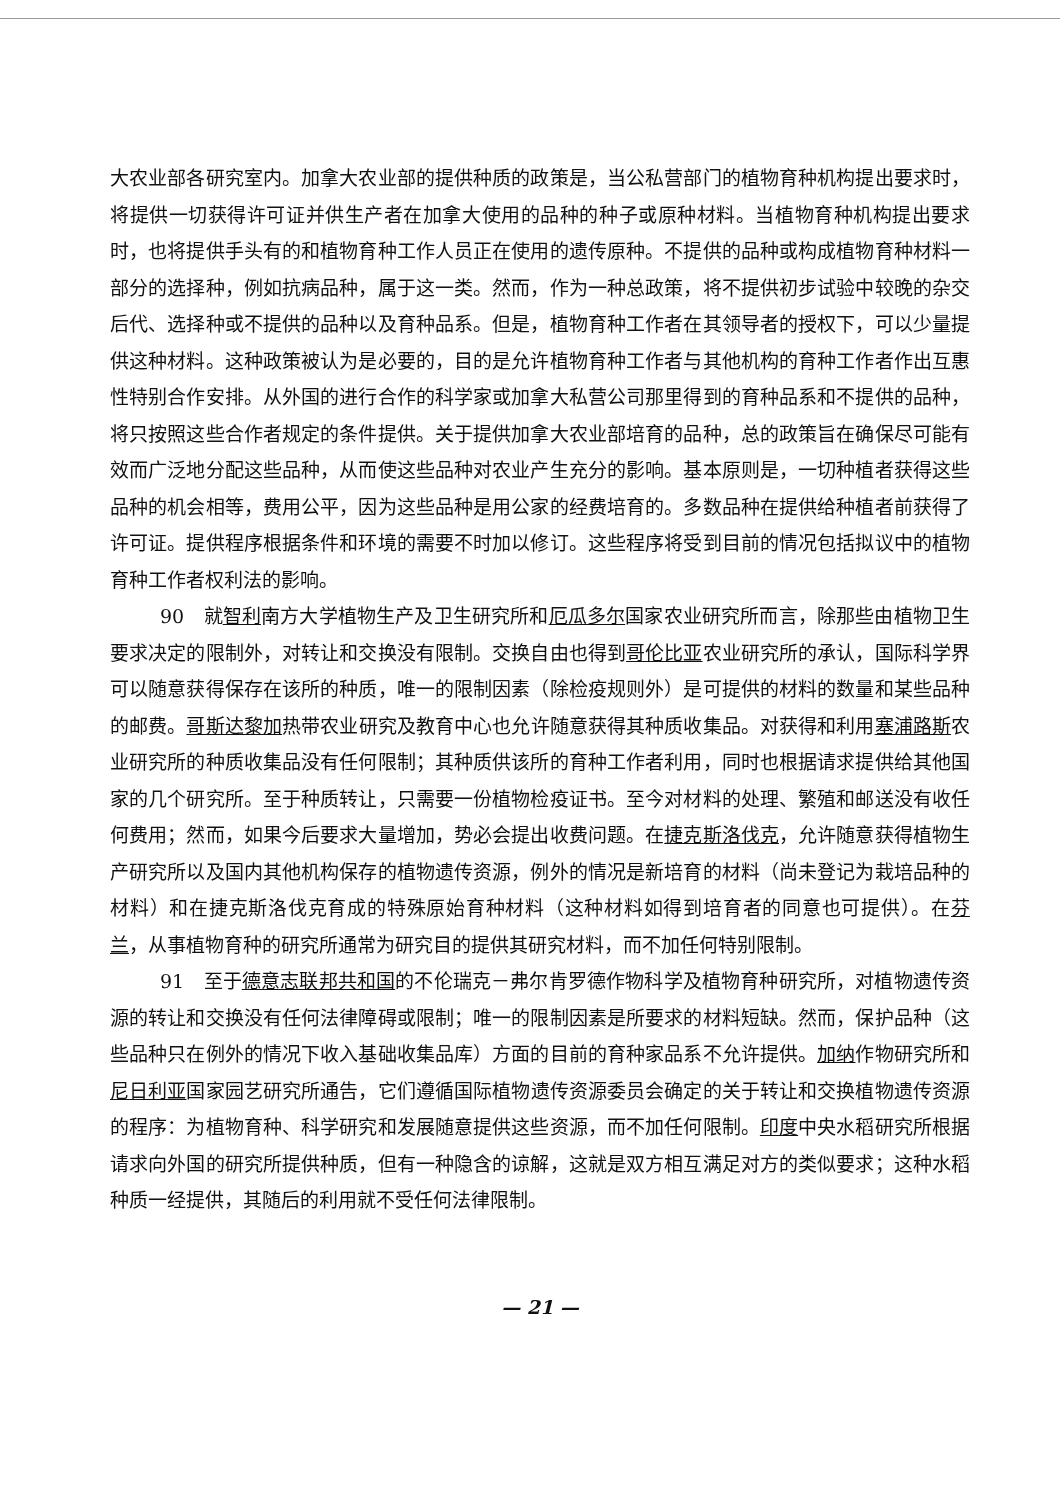大农业部各研究室内。加拿大农业部的提供种质的政策是，当公私营部门的植物育种机构提出要求时，将提供一切获得许可证并供生产者在加拿大使用的品种的种子或原种材料。当植物育种机构提出要求时，也将提供手头有的和植物育种工作人员正在使用的遗传原种。不提供的品种或构成植物育种材料一部分的选择种，例如抗病品种，属于这一类。然而，作为一种总政策，将不提供初步试验中较晚的杂交后代、选择种或不提供的品种以及育种品系。但是，植物育种工作者在其领导者的授权下，可以少量提供这种材料。这种政策被认为是必要的，目的是允许植物育种工作者与其他机构的育种工作者作出互惠性特别合作安排。从外国的进行合作的科学家或加拿大私营公司那里得到的育种品系和不提供的品种，将只按照这些合作者规定的条件提供。关于提供加拿大农业部培育的品种，总的政策旨在确保尽可能有效而广泛地分配这些品种，从而使这些品种对农业产生充分的影响。基本原则是，一切种植者获得这些品种的机会相等，费用公平，因为这些品种是用公家的经费培育的。多数品种在提供给种植者前获得了许可证。提供程序根据条件和环境的需要不时加以修订。这些程序将受到目前的情况包括拟议中的植物育种工作者权利法的影响。
90　就智利南方大学植物生产及卫生研究所和厄瓜多尔国家农业研究所而言，除那些由植物卫生要求决定的限制外，对转让和交换没有限制。交换自由也得到哥伦比亚农业研究所的承认，国际科学界可以随意获得保存在该所的种质，唯一的限制因素（除检疫规则外）是可提供的材料的数量和某些品种的邮费。哥斯达黎加热带农业研究及教育中心也允许随意获得其种质收集品。对获得和利用塞浦路斯农业研究所的种质收集品没有任何限制；其种质供该所的育种工作者利用，同时也根据请求提供给其他国家的几个研究所。至于种质转让，只需要一份植物检疫证书。至今对材料的处理、繁殖和邮送没有收任何费用；然而，如果今后要求大量增加，势必会提出收费问题。在捷克斯洛伐克，允许随意获得植物生产研究所以及国内其他机构保存的植物遗传资源，例外的情况是新培育的材料（尚未登记为栽培品种的材料）和在捷克斯洛伐克育成的特殊原始育种材料（这种材料如得到培育者的同意也可提供）。在芬兰，从事植物育种的研究所通常为研究目的提供其研究材料，而不加任何特别限制。
91　至于德意志联邦共和国的不伦瑞克－弗尔肯罗德作物科学及植物育种研究所，对植物遗传资源的转让和交换没有任何法律障碍或限制；唯一的限制因素是所要求的材料短缺。然而，保护品种（这些品种只在例外的情况下收入基础收集品库）方面的目前的育种家品系不允许提供。加纳作物研究所和尼日利亚国家园艺研究所通告，它们遵循国际植物遗传资源委员会确定的关于转让和交换植物遗传资源的程序：为植物育种、科学研究和发展随意提供这些资源，而不加任何限制。印度中央水稻研究所根据请求向外国的研究所提供种质，但有一种隐含的谅解，这就是双方相互满足对方的类似要求；这种水稻种质一经提供，其随后的利用就不受任何法律限制。
— 21 —